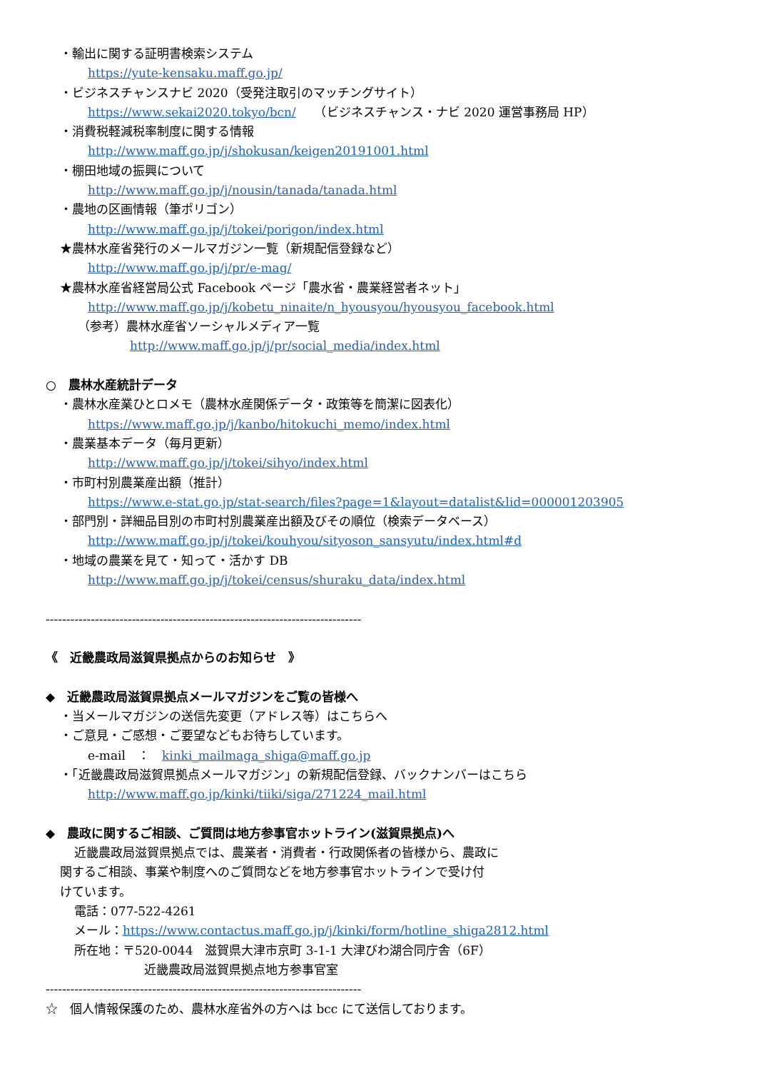・輸出に関する証明書検索システム
https://yute-kensaku.maff.go.jp/
・ビジネスチャンスナビ 2020（受発注取引のマッチングサイト）
https://www.sekai2020.tokyo/bcn/　　（ビジネスチャンス・ナビ 2020 運営事務局 HP）
・消費税軽減税率制度に関する情報
http://www.maff.go.jp/j/shokusan/keigen20191001.html
・棚田地域の振興について
http://www.maff.go.jp/j/nousin/tanada/tanada.html
・農地の区画情報（筆ポリゴン）
http://www.maff.go.jp/j/tokei/porigon/index.html
★農林水産省発行のメールマガジン一覧（新規配信登録など）
http://www.maff.go.jp/j/pr/e-mag/
★農林水産省経営局公式 Facebook ページ「農水省・農業経営者ネット」
http://www.maff.go.jp/j/kobetu_ninaite/n_hyousyou/hyousyou_facebook.html
（参考）農林水産省ソーシャルメディア一覧
http://www.maff.go.jp/j/pr/social_media/index.html
○　農林水産統計データ
・農林水産業ひとロメモ（農林水産関係データ・政策等を簡潔に図表化）
https://www.maff.go.jp/j/kanbo/hitokuchi_memo/index.html
・農業基本データ（毎月更新）
http://www.maff.go.jp/j/tokei/sihyo/index.html
・市町村別農業産出額（推計）
https://www.e-stat.go.jp/stat-search/files?page=1&layout=datalist&lid=000001203905
・部門別・詳細品目別の市町村別農業産出額及びその順位（検索データベース）
http://www.maff.go.jp/j/tokei/kouhyou/sityoson_sansyutu/index.html#d
・地域の農業を見て・知って・活かす DB
http://www.maff.go.jp/j/tokei/census/shuraku_data/index.html
-----------------------------------------------------------------------------
《　近畿農政局滋賀県拠点からのお知らせ　》
◆　近畿農政局滋賀県拠点メールマガジンをご覧の皆様へ
・当メールマガジンの送信先変更（アドレス等）はこちらへ
・ご意見・ご感想・ご要望などもお待ちしています。
e-mail　：　kinki_mailmaga_shiga@maff.go.jp
・「近畿農政局滋賀県拠点メールマガジン」の新規配信登録、バックナンバーはこちら
http://www.maff.go.jp/kinki/tiiki/siga/271224_mail.html
◆　農政に関するご相談、ご質問は地方参事官ホットライン(滋賀県拠点)へ
近畿農政局滋賀県拠点では、農業者・消費者・行政関係者の皆様から、農政に
関するご相談、事業や制度へのご質問などを地方参事官ホットラインで受け付
けています。
電話：077-522-4261
メール：https://www.contactus.maff.go.jp/j/kinki/form/hotline_shiga2812.html
所在地：〒520-0044　滋賀県大津市京町 3-1-1 大津びわ湖合同庁舎（6F）
近畿農政局滋賀県拠点地方参事官室
-----------------------------------------------------------------------------
☆　個人情報保護のため、農林水産省外の方へは bcc にて送信しております。